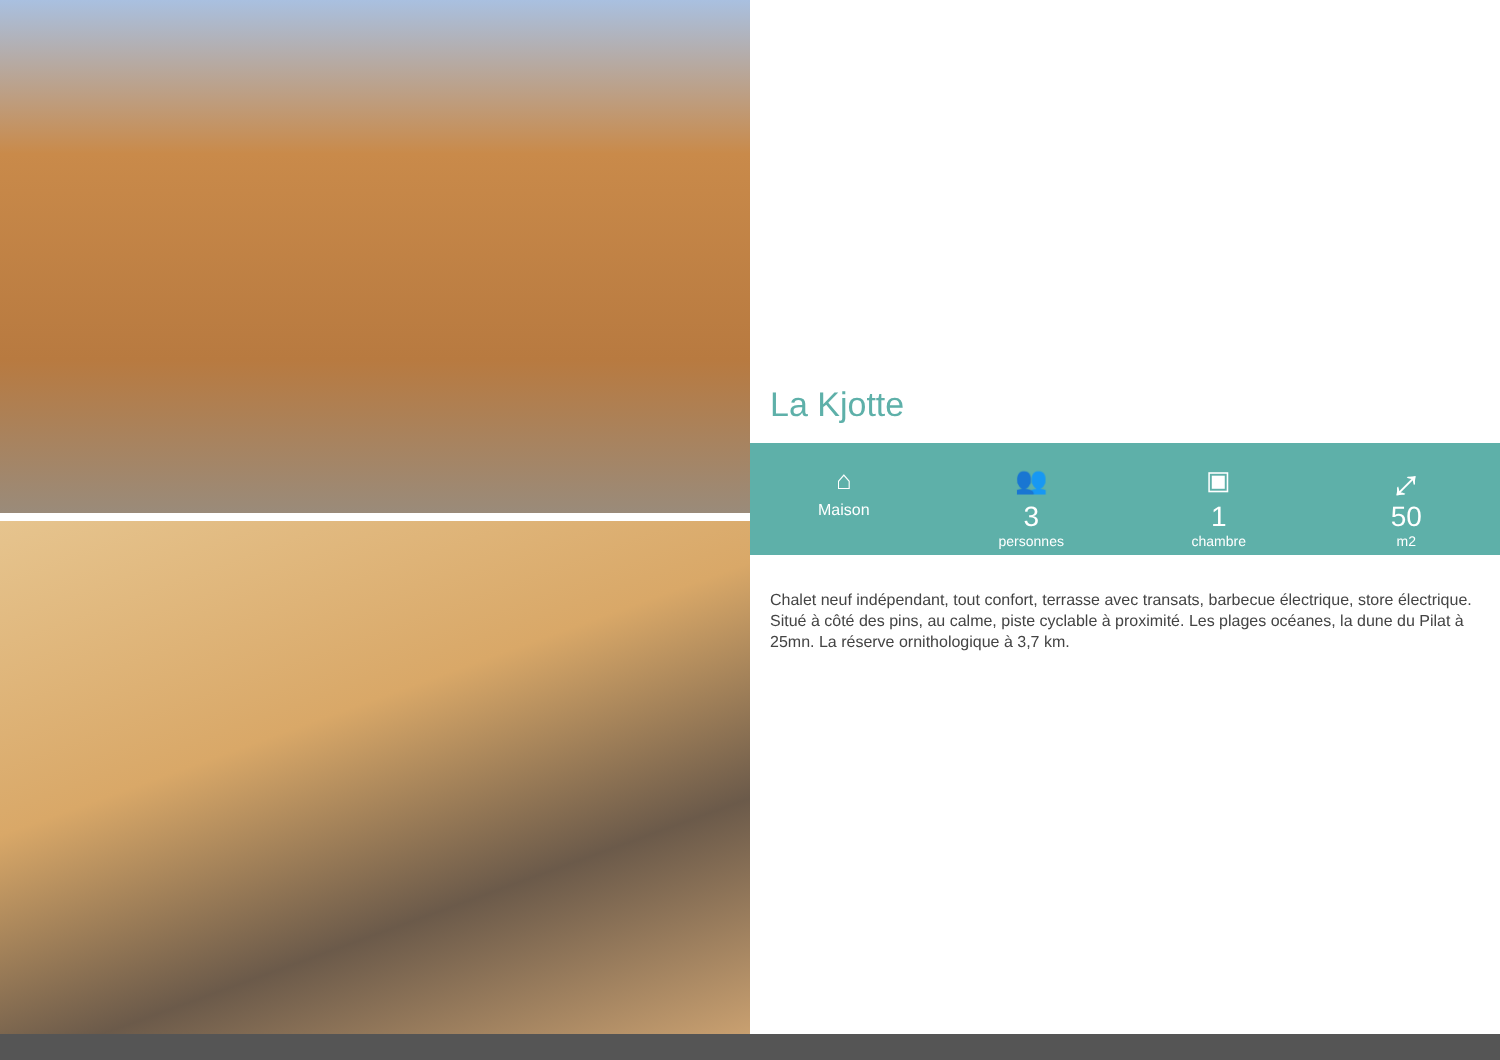La Kjotte
⌂
Maison
👥
3
personnes
▣
1
chambre
⤢
50
m2
Chalet neuf indépendant, tout confort, terrasse avec transats, barbecue électrique, store électrique. Situé à côté des pins, au calme, piste cyclable à proximité. Les plages océanes, la dune du Pilat à 25mn. La réserve ornithologique à 3,7 km.